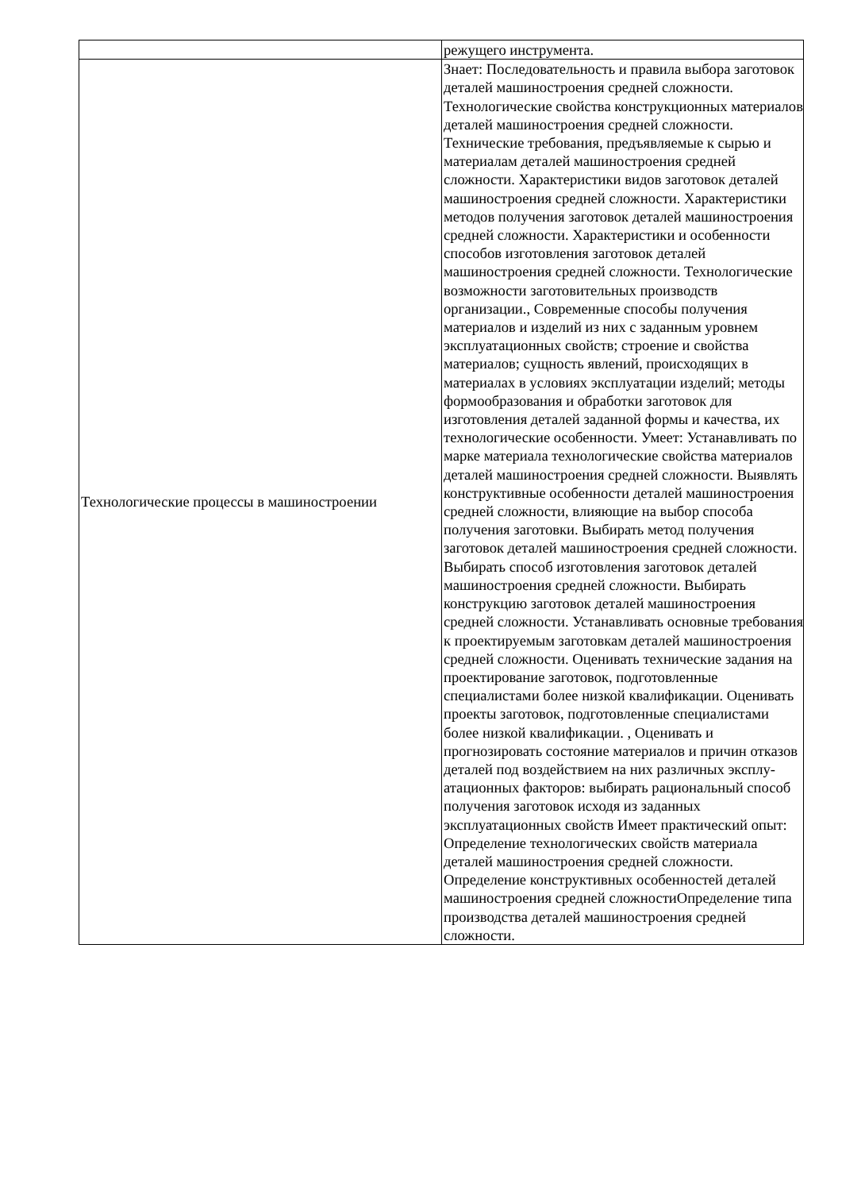| | режущего инструмента. |
| Технологические процессы в машиностроении | Знает: Последовательность и правила выбора заготовок деталей машиностроения средней сложности. Технологические свойства конструкционных материалов деталей машиностроения средней сложности. Технические требования, предъявляемые к сырью и материалам деталей машиностроения средней сложности. Характеристики видов заготовок деталей машиностроения средней сложности. Характеристики методов получения заготовок деталей машиностроения средней сложности. Характеристики и особенности способов изготовления заготовок деталей машиностроения средней сложности. Технологические возможности заготовительных производств организации., Современные способы получения материалов и изделий из них с заданным уровнем эксплуатационных свойств; строение и свойства материалов; сущность явлений, происходящих в материалах в условиях эксплуатации изделий; методы формообразования и обработки заготовок для изготовления деталей заданной формы и качества, их технологические особенности. Умеет: Устанавливать по марке материала технологические свойства материалов деталей машиностроения средней сложности. Выявлять конструктивные особенности деталей машиностроения средней сложности, влияющие на выбор способа получения заготовки. Выбирать метод получения заготовок деталей машиностроения средней сложности. Выбирать способ изготовления заготовок деталей машиностроения средней сложности. Выбирать конструкцию заготовок деталей машиностроения средней сложности. Устанавливать основные требования к проектируемым заготовкам деталей машиностроения средней сложности. Оценивать технические задания на проектирование заготовок, подготовленные специалистами более низкой квалификации. Оценивать проекты заготовок, подготовленные специалистами более низкой квалификации. , Оценивать и прогнозировать состояние материалов и причин отказов деталей под воздействием на них различных эксплу-атационных факторов: выбирать рациональный способ получения заготовок исходя из заданных эксплуатационных свойств Имеет практический опыт: Определение технологических свойств материала деталей машиностроения средней сложности. Определение конструктивных особенностей деталей машиностроения средней сложностиОпределение типа производства деталей машиностроения средней сложности. |